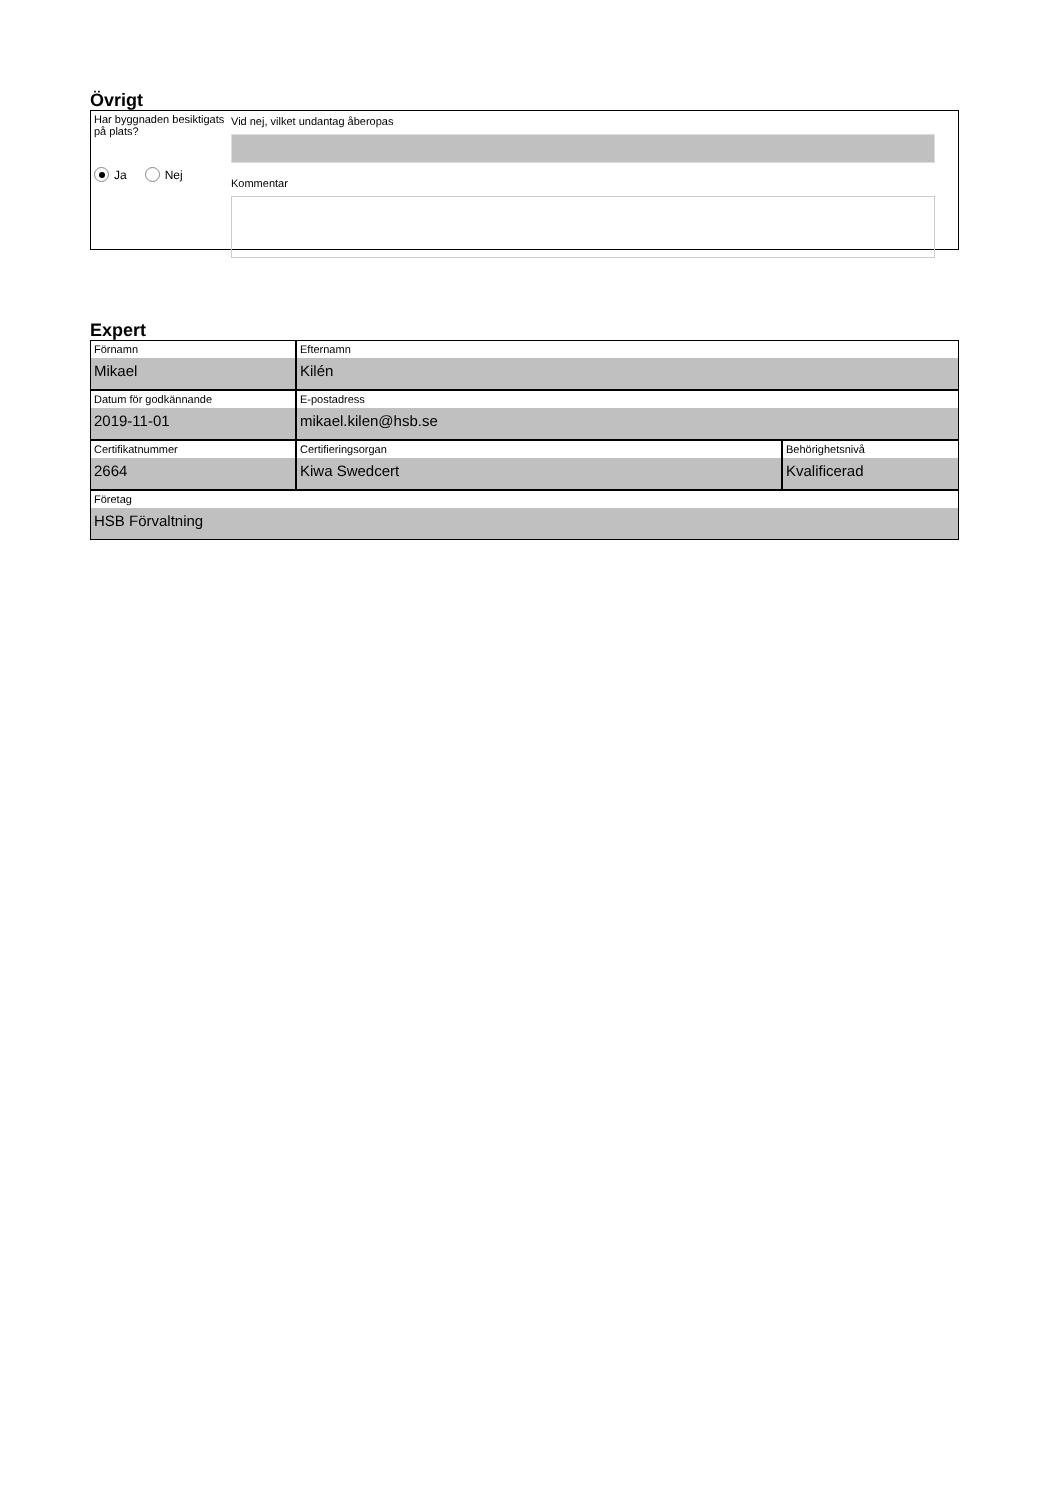Övrigt
Har byggnaden besiktigats på plats?
Ja Nej
Vid nej, vilket undantag åberopas
Kommentar
Expert
Förnamn
Mikael
Efternamn
Kilén
Datum för godkännande
2019-11-01
E-postadress
mikael.kilen@hsb.se
Certifikatnummer
2664
Certifieringsorgan
Kiwa Swedcert
Behörighetsnivå
Kvalificerad
Företag
HSB Förvaltning